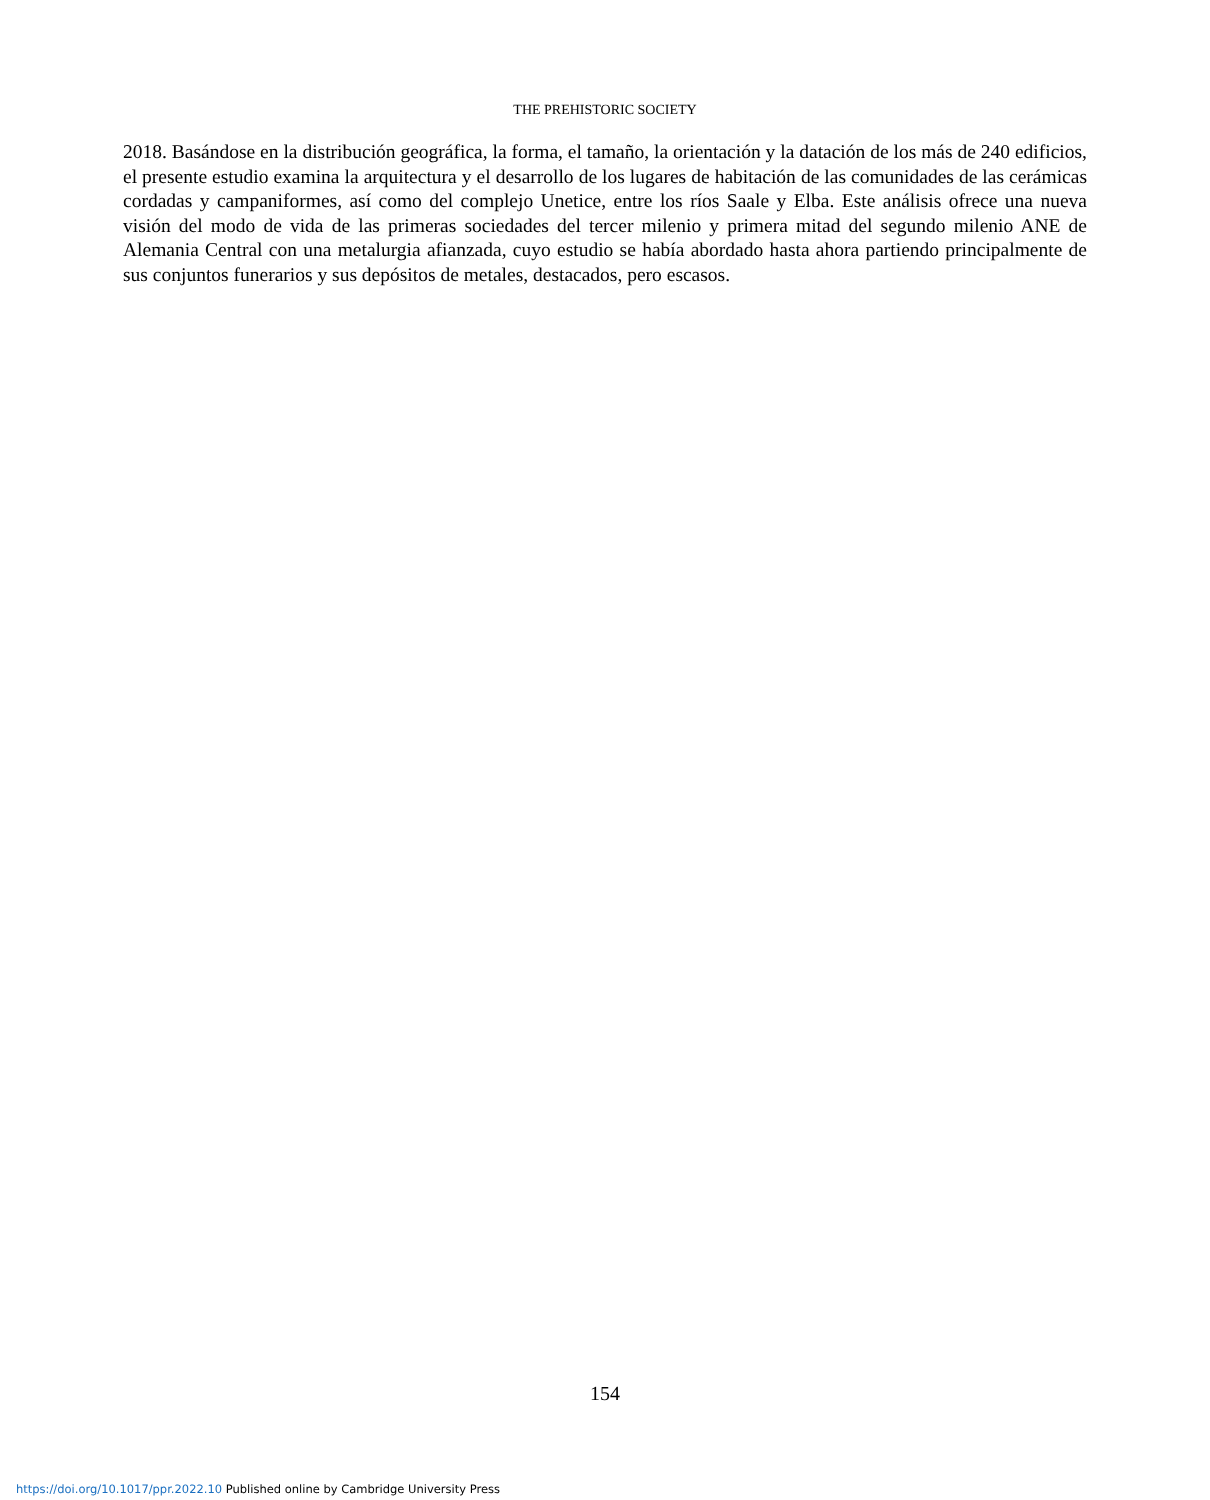THE PREHISTORIC SOCIETY
2018. Basándose en la distribución geográfica, la forma, el tamaño, la orientación y la datación de los más de 240 edificios, el presente estudio examina la arquitectura y el desarrollo de los lugares de habitación de las comunidades de las cerámicas cordadas y campaniformes, así como del complejo Unetice, entre los ríos Saale y Elba. Este análisis ofrece una nueva visión del modo de vida de las primeras sociedades del tercer milenio y primera mitad del segundo milenio ANE de Alemania Central con una metalurgia afianzada, cuyo estudio se había abordado hasta ahora partiendo principalmente de sus conjuntos funerarios y sus depósitos de metales, destacados, pero escasos.
154
https://doi.org/10.1017/ppr.2022.10 Published online by Cambridge University Press